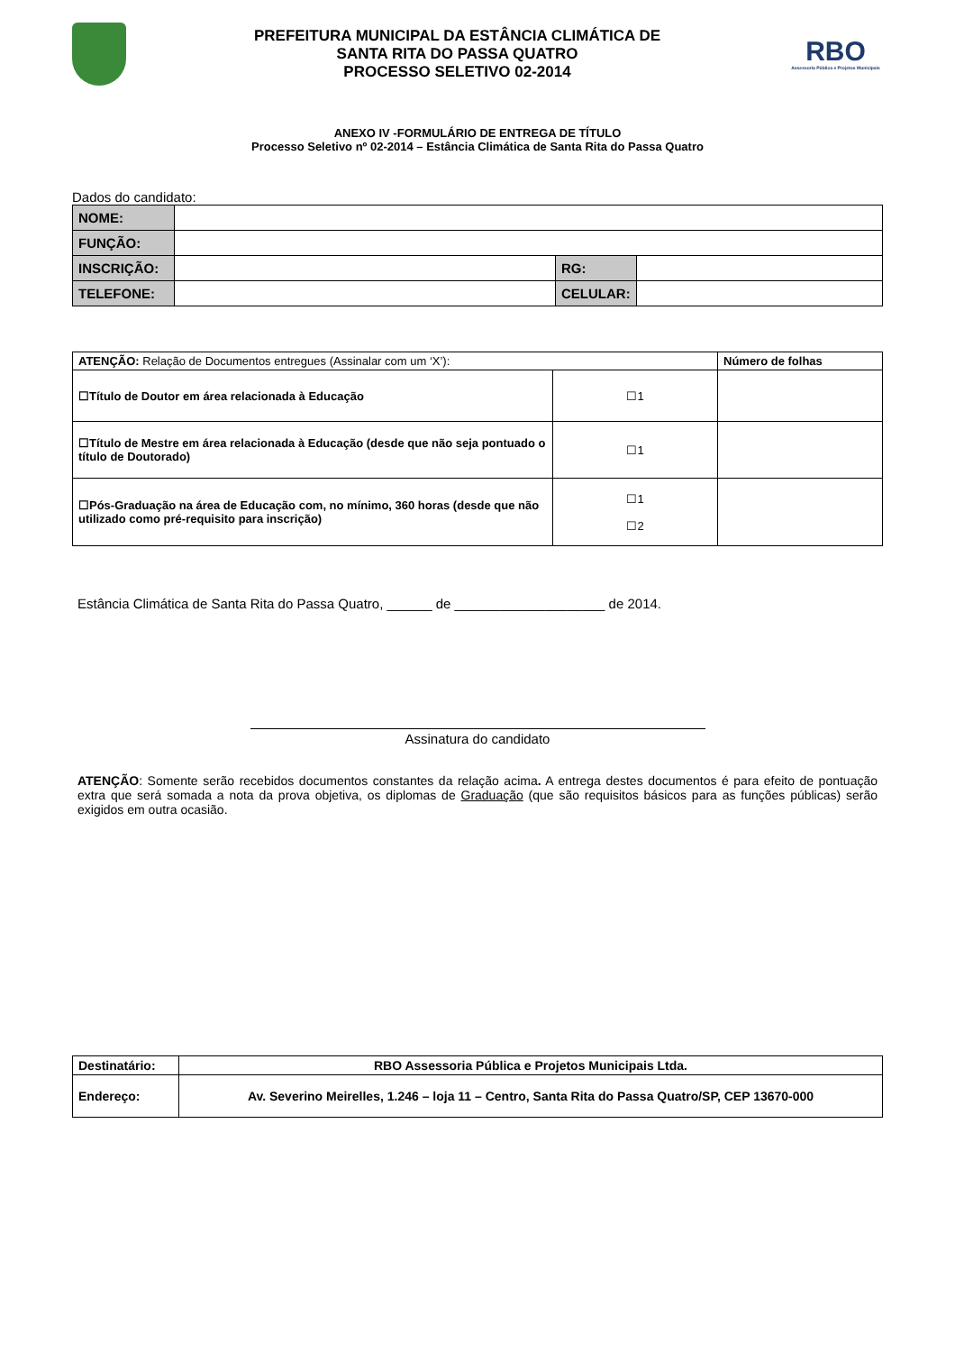PREFEITURA MUNICIPAL DA ESTÂNCIA CLIMÁTICA DE
SANTA RITA DO PASSA QUATRO
PROCESSO SELETIVO 02-2014
RBO
Assessoria Pública e Projetos Municipais
ANEXO IV -FORMULÁRIO DE ENTREGA DE TÍTULO
Processo Seletivo nº 02-2014 – Estância Climática de Santa Rita do Passa Quatro
Dados do candidato:
| NOME: | | | | |
| FUNÇÃO: | | | | |
| INSCRIÇÃO: | | RG: | | |
| TELEFONE: | | CELULAR: | | |
| ATENÇÃO: Relação de Documentos entregues (Assinalar com um ‘X’): | | Número de folhas |
| ☐Título de Doutor em área relacionada à Educação | ☐1 | |
| ☐Título de Mestre em área relacionada à Educação (desde que não seja pontuado o título de Doutorado) | ☐1 | |
| ☐Pós-Graduação na área de Educação com, no mínimo, 360 horas (desde que não utilizado como pré-requisito para inscrição) | ☐1 ☐2 | |
Estância Climática de Santa Rita do Passa Quatro, ______ de ____________________ de 2014.
Assinatura do candidato
ATENÇÃO: Somente serão recebidos documentos constantes da relação acima. A entrega destes documentos é para efeito de pontuação extra que será somada a nota da prova objetiva, os diplomas de Graduação (que são requisitos básicos para as funções públicas) serão exigidos em outra ocasião.
| Destinatário: | RBO Assessoria Pública e Projetos Municipais Ltda. |
| Endereço: | Av. Severino Meirelles, 1.246 – loja 11 – Centro, Santa Rita do Passa Quatro/SP, CEP 13670-000 |